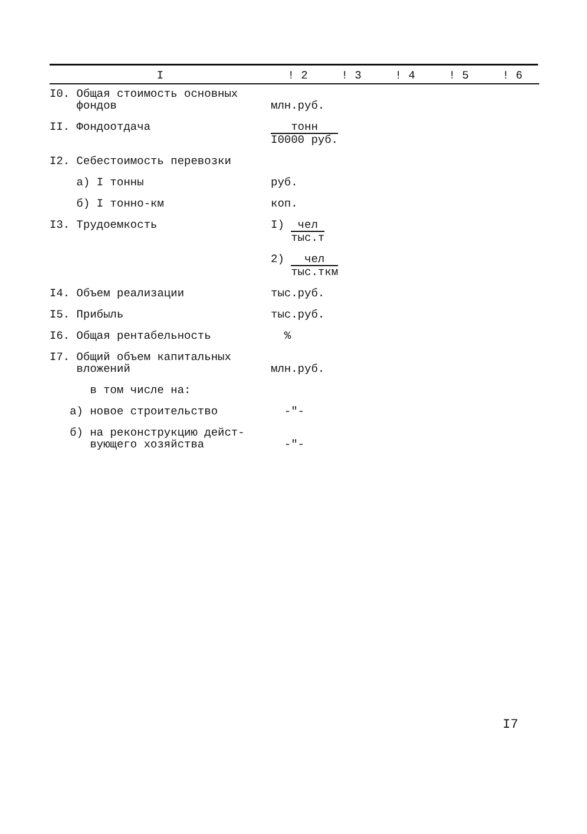| I | ! 2 | ! 3 | ! 4 | ! 5 | ! 6 |
| --- | --- | --- | --- | --- | --- |
| I0. Общая стоимость основных фондов | млн.руб. | | | | |
| II. Фондоотдача | тонн I0000 руб. | | | | |
| I2. Себестоимость перевозки | | | | | |
| а) I тонны | руб. | | | | |
| б) I тонно-км | коп. | | | | |
| I3. Трудоемкость | I) чел тыс.т | | | | |
| | 2) чел тыс.ткм | | | | |
| I4. Объем реализации | тыс.руб. | | | | |
| I5. Прибыль | тыс.руб. | | | | |
| I6. Общая рентабельность | % | | | | |
| I7. Общий объем капитальных вложений | млн.руб. | | | | |
| в том числе на: | | | | | |
| а) новое строительство | -"- | | | | |
| б) на реконструкцию дейст- вующего хозяйства | -"- | | | | |
I7